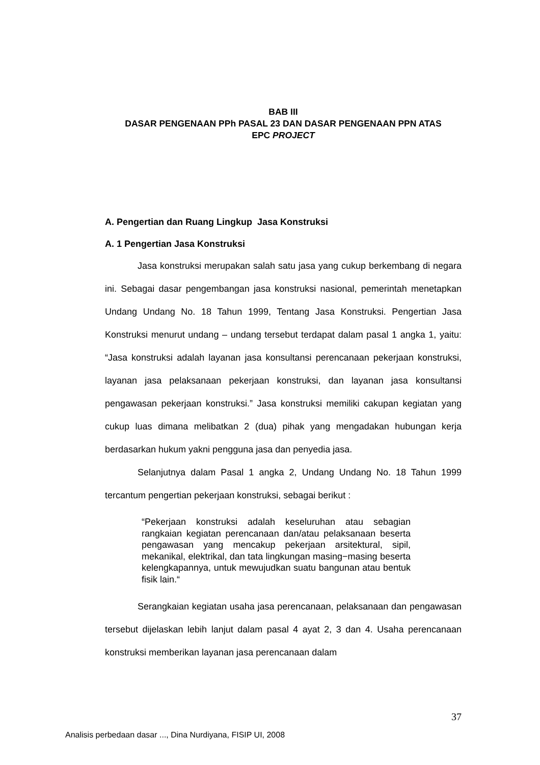BAB III
DASAR PENGENAAN PPh PASAL 23 DAN DASAR PENGENAAN PPN ATAS
EPC PROJECT
A. Pengertian dan Ruang Lingkup Jasa Konstruksi
A. 1 Pengertian Jasa Konstruksi
Jasa konstruksi merupakan salah satu jasa yang cukup berkembang di negara ini. Sebagai dasar pengembangan jasa konstruksi nasional, pemerintah menetapkan Undang Undang No. 18 Tahun 1999, Tentang Jasa Konstruksi. Pengertian Jasa Konstruksi menurut undang – undang tersebut terdapat dalam pasal 1 angka 1, yaitu: “Jasa konstruksi adalah layanan jasa konsultansi perencanaan pekerjaan konstruksi, layanan jasa pelaksanaan pekerjaan konstruksi, dan layanan jasa konsultansi pengawasan pekerjaan konstruksi.” Jasa konstruksi memiliki cakupan kegiatan yang cukup luas dimana melibatkan 2 (dua) pihak yang mengadakan hubungan kerja berdasarkan hukum yakni pengguna jasa dan penyedia jasa.
Selanjutnya dalam Pasal 1 angka 2, Undang Undang No. 18 Tahun 1999 tercantum pengertian pekerjaan konstruksi, sebagai berikut :
“Pekerjaan konstruksi adalah keseluruhan atau sebagian rangkaian kegiatan perencanaan dan/atau pelaksanaan beserta pengawasan yang mencakup pekerjaan arsitektural, sipil, mekanikal, elektrikal, dan tata lingkungan masing−masing beserta kelengkapannya, untuk mewujudkan suatu bangunan atau bentuk fisik lain.“
Serangkaian kegiatan usaha jasa perencanaan, pelaksanaan dan pengawasan tersebut dijelaskan lebih lanjut dalam pasal 4 ayat 2, 3 dan 4. Usaha perencanaan konstruksi memberikan layanan jasa perencanaan dalam
37
Analisis perbedaan dasar ..., Dina Nurdiyana, FISIP UI, 2008